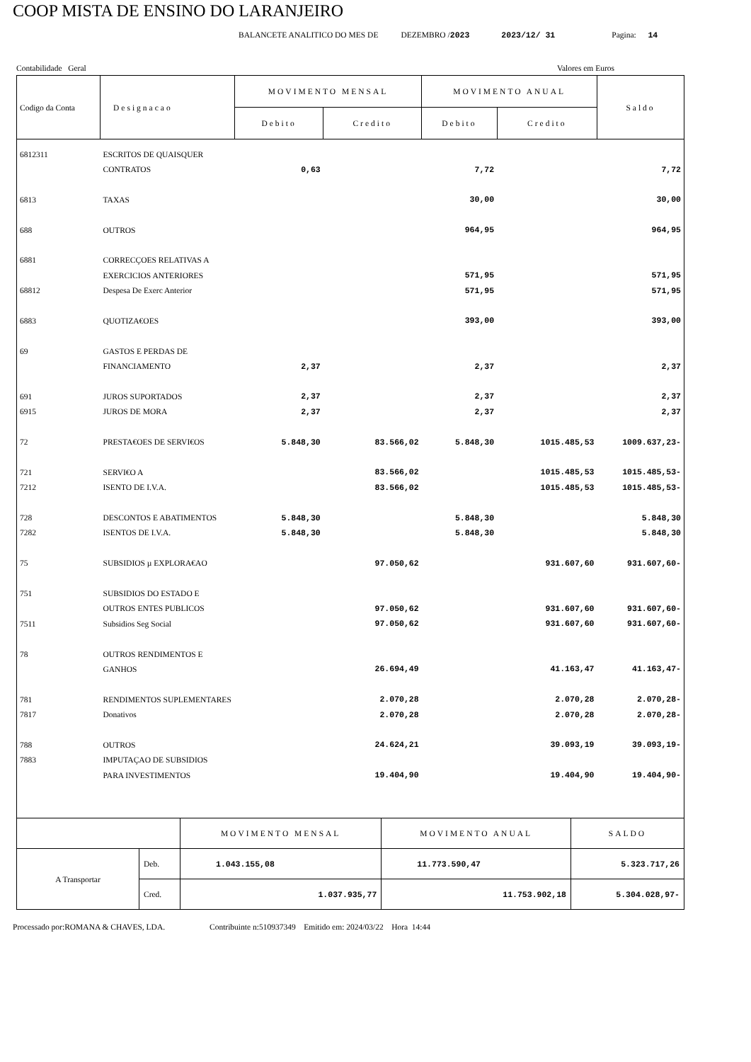COOP MISTA DE ENSINO DO LARANJEIRO
BALANCETE ANALITICO DO MES DE DEZEMBRO /2023 2023/12/ 31 Pagina: 14
Contabilidade Geral Valores em Euros
| Codigo da Conta | Designacao | MOVIMENTO MENSAL | | MOVIMENTO ANUAL | | Saldo |
| --- | --- | --- | --- | --- | --- | --- |
| | | Debito | Credito | Debito | Credito | |
| 6812311 | ESCRITOS DE QUAISQUER | | | | | |
| | CONTRATOS | 0,63 | | 7,72 | | 7,72 |
| 6813 | TAXAS | | | 30,00 | | 30,00 |
| 688 | OUTROS | | | 964,95 | | 964,95 |
| 6881 | CORRECÇOES RELATIVAS A | | | | | |
| | EXERCICIOS ANTERIORES | | | 571,95 | | 571,95 |
| 68812 | Despesa De Exerc Anterior | | | 571,95 | | 571,95 |
| 6883 | QUOTIZA€OES | | | 393,00 | | 393,00 |
| 69 | GASTOS E PERDAS DE | | | | | |
| | FINANCIAMENTO | 2,37 | | 2,37 | | 2,37 |
| 691 | JUROS SUPORTADOS | 2,37 | | 2,37 | | 2,37 |
| 6915 | JUROS DE MORA | 2,37 | | 2,37 | | 2,37 |
| 72 | PRESTA€OES DE SERVI€OS | 5.848,30 | 83.566,02 | 5.848,30 | 1015.485,53 | 1009.637,23- |
| 721 | SERVI€O A | | 83.566,02 | | 1015.485,53 | 1015.485,53- |
| 7212 | ISENTO DE I.V.A. | | 83.566,02 | | 1015.485,53 | 1015.485,53- |
| 728 | DESCONTOS E ABATIMENTOS | 5.848,30 | | 5.848,30 | | 5.848,30 |
| 7282 | ISENTOS DE I.V.A. | 5.848,30 | | 5.848,30 | | 5.848,30 |
| 75 | SUBSIDIOS µ EXPLORA€AO | | 97.050,62 | | 931.607,60 | 931.607,60- |
| 751 | SUBSIDIOS DO ESTADO E | | | | | |
| | OUTROS ENTES PUBLICOS | | 97.050,62 | | 931.607,60 | 931.607,60- |
| 7511 | Subsidios Seg Social | | 97.050,62 | | 931.607,60 | 931.607,60- |
| 78 | OUTROS RENDIMENTOS E | | | | | |
| | GANHOS | | 26.694,49 | | 41.163,47 | 41.163,47- |
| 781 | RENDIMENTOS SUPLEMENTARES | | 2.070,28 | | 2.070,28 | 2.070,28- |
| 7817 | Donativos | | 2.070,28 | | 2.070,28 | 2.070,28- |
| 788 | OUTROS | | 24.624,21 | | 39.093,19 | 39.093,19- |
| 7883 | IMPUTAÇAO DE SUBSIDIOS | | | | | |
| | PARA INVESTIMENTOS | | 19.404,90 | | 19.404,90 | 19.404,90- |
| | | MOVIMENTO MENSAL | MOVIMENTO ANUAL | SALDO |
| A Transportar | Deb. | 1.043.155,08 | 11.773.590,47 | 5.323.717,26 |
| | Cred. | 1.037.935,77 | 11.753.902,18 | 5.304.028,97- |
Processado por:ROMANA & CHAVES, LDA. Contribuinte n:510937349 Emitido em: 2024/03/22 Hora 14:44